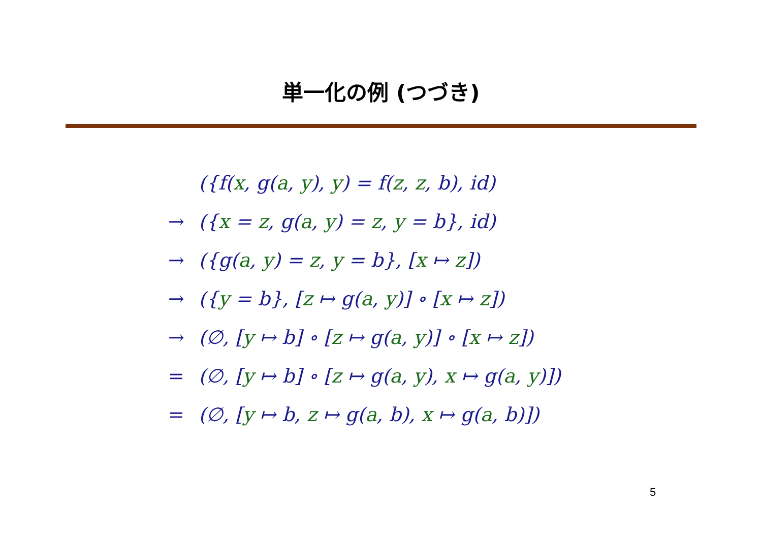単一化の例 (つづき)
| | ({f( x , g( a , y ), y ) = f( z , z , b), id) |
| → | ({ x = z , g( a , y ) = z , y = b}, id) |
| → | ({g( a , y ) = z , y = b}, [ x ↦ z ]) |
| → | ({ y = b}, [ z ↦ g( a , y )] ∘ [ x ↦ z ]) |
| → | (∅, [ y ↦ b] ∘ [ z ↦ g( a , y )] ∘ [ x ↦ z ]) |
| = | (∅, [ y ↦ b] ∘ [ z ↦ g( a , y ), x ↦ g( a , y )]) |
| = | (∅, [ y ↦ b, z ↦ g( a , b), x ↦ g( a , b)]) |
5